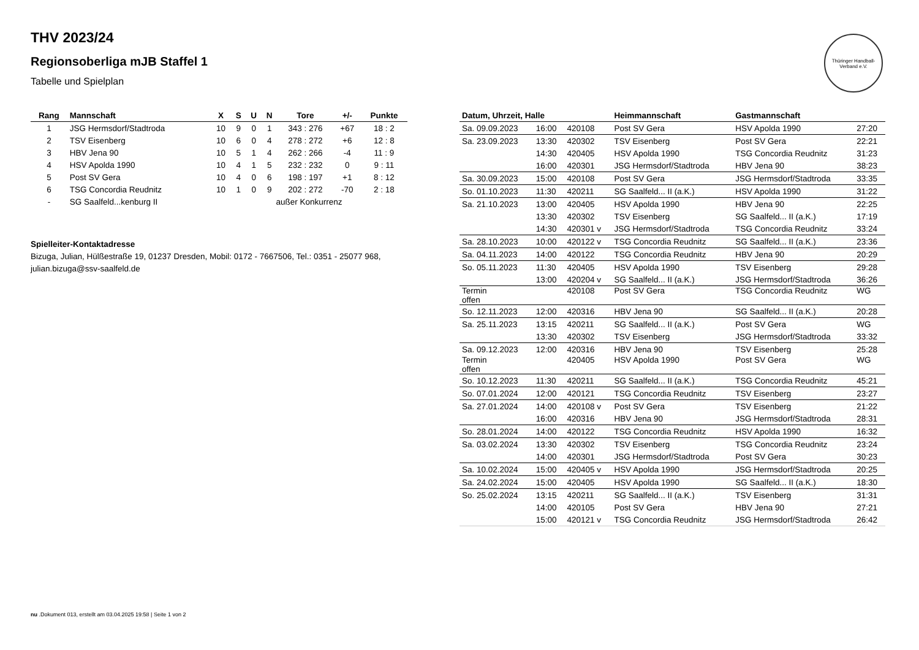THV 2023/24
Regionsoberliga mJB Staffel 1
Tabelle und Spielplan
Thüringer Handball-Verband e.V.
| Rang | Mannschaft | X | S | U | N | Tore | +/- | Punkte |
| --- | --- | --- | --- | --- | --- | --- | --- | --- |
| 1 | JSG Hermsdorf/Stadtroda | 10 | 9 | 0 | 1 | 343 : 276 | +67 | 18 : 2 |
| 2 | TSV Eisenberg | 10 | 6 | 0 | 4 | 278 : 272 | +6 | 12 : 8 |
| 3 | HBV Jena 90 | 10 | 5 | 1 | 4 | 262 : 266 | -4 | 11 : 9 |
| 4 | HSV Apolda 1990 | 10 | 4 | 1 | 5 | 232 : 232 | 0 | 9 : 11 |
| 5 | Post SV Gera | 10 | 4 | 0 | 6 | 198 : 197 | +1 | 8 : 12 |
| 6 | TSG Concordia Reudnitz | 10 | 1 | 0 | 9 | 202 : 272 | -70 | 2 : 18 |
| - | SG Saalfeld...kenburg II | außer Konkurrenz | | | | | | |
Spielleiter-Kontaktadresse
Bizuga, Julian, Hülßestraße 19, 01237 Dresden, Mobil: 0172 - 7667506, Tel.: 0351 - 25077 968, julian.bizuga@ssv-saalfeld.de
| Datum, Uhrzeit, Halle | | | Heimmannschaft | Gastmannschaft | |
| --- | --- | --- | --- | --- | --- |
| Sa. 09.09.2023 | 16:00 | 420108 | Post SV Gera | HSV Apolda 1990 | 27:20 |
| Sa. 23.09.2023 | 13:30 | 420302 | TSV Eisenberg | Post SV Gera | 22:21 |
| | 14:30 | 420405 | HSV Apolda 1990 | TSG Concordia Reudnitz | 31:23 |
| | 16:00 | 420301 | JSG Hermsdorf/Stadtroda | HBV Jena 90 | 38:23 |
| Sa. 30.09.2023 | 15:00 | 420108 | Post SV Gera | JSG Hermsdorf/Stadtroda | 33:35 |
| So. 01.10.2023 | 11:30 | 420211 | SG Saalfeld... II (a.K.) | HSV Apolda 1990 | 31:22 |
| Sa. 21.10.2023 | 13:00 | 420405 | HSV Apolda 1990 | HBV Jena 90 | 22:25 |
| | 13:30 | 420302 | TSV Eisenberg | SG Saalfeld... II (a.K.) | 17:19 |
| | 14:30 | 420301 v | JSG Hermsdorf/Stadtroda | TSG Concordia Reudnitz | 33:24 |
| Sa. 28.10.2023 | 10:00 | 420122 v | TSG Concordia Reudnitz | SG Saalfeld... II (a.K.) | 23:36 |
| Sa. 04.11.2023 | 14:00 | 420122 | TSG Concordia Reudnitz | HBV Jena 90 | 20:29 |
| So. 05.11.2023 | 11:30 | 420405 | HSV Apolda 1990 | TSV Eisenberg | 29:28 |
| | 13:00 | 420204 v | SG Saalfeld... II (a.K.) | JSG Hermsdorf/Stadtroda | 36:26 |
| Termin offen | | 420108 | Post SV Gera | TSG Concordia Reudnitz | WG |
| So. 12.11.2023 | 12:00 | 420316 | HBV Jena 90 | SG Saalfeld... II (a.K.) | 20:28 |
| Sa. 25.11.2023 | 13:15 | 420211 | SG Saalfeld... II (a.K.) | Post SV Gera | WG |
| | 13:30 | 420302 | TSV Eisenberg | JSG Hermsdorf/Stadtroda | 33:32 |
| Sa. 09.12.2023 | 12:00 | 420316 | HBV Jena 90 | TSV Eisenberg | 25:28 |
| Termin offen | | 420405 | HSV Apolda 1990 | Post SV Gera | WG |
| So. 10.12.2023 | 11:30 | 420211 | SG Saalfeld... II (a.K.) | TSG Concordia Reudnitz | 45:21 |
| So. 07.01.2024 | 12:00 | 420121 | TSG Concordia Reudnitz | TSV Eisenberg | 23:27 |
| Sa. 27.01.2024 | 14:00 | 420108 v | Post SV Gera | TSV Eisenberg | 21:22 |
| | 16:00 | 420316 | HBV Jena 90 | JSG Hermsdorf/Stadtroda | 28:31 |
| So. 28.01.2024 | 14:00 | 420122 | TSG Concordia Reudnitz | HSV Apolda 1990 | 16:32 |
| Sa. 03.02.2024 | 13:30 | 420302 | TSV Eisenberg | TSG Concordia Reudnitz | 23:24 |
| | 14:00 | 420301 | JSG Hermsdorf/Stadtroda | Post SV Gera | 30:23 |
| Sa. 10.02.2024 | 15:00 | 420405 v | HSV Apolda 1990 | JSG Hermsdorf/Stadtroda | 20:25 |
| Sa. 24.02.2024 | 15:00 | 420405 | HSV Apolda 1990 | SG Saalfeld... II (a.K.) | 18:30 |
| So. 25.02.2024 | 13:15 | 420211 | SG Saalfeld... II (a.K.) | TSV Eisenberg | 31:31 |
| | 14:00 | 420105 | Post SV Gera | HBV Jena 90 | 27:21 |
| | 15:00 | 420121 v | TSG Concordia Reudnitz | JSG Hermsdorf/Stadtroda | 26:42 |
nu .Dokument 013, erstellt am 03.04.2025 19:58 | Seite 1 von 2